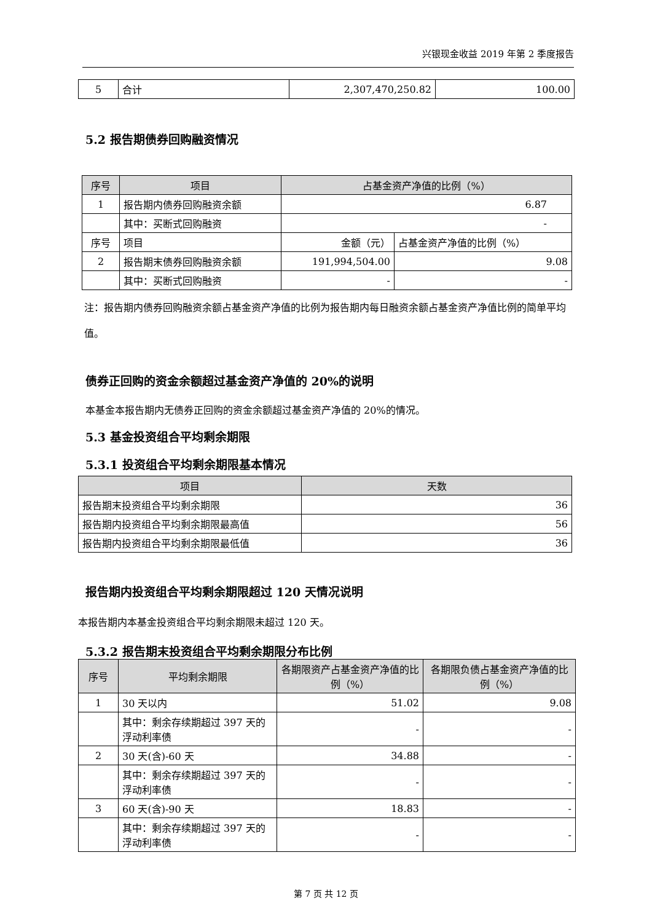兴银现金收益 2019 年第 2 季度报告
| 5 | 合计 | 2,307,470,250.82 | 100.00 |
5.2 报告期债券回购融资情况
| 序号 | 项目 | 占基金资产净值的比例（%） | |
| --- | --- | --- | --- |
| 1 | 报告期内债券回购融资余额 | 6.87 | |
| | 其中：买断式回购融资 | - | |
| 序号 | 项目 | 金额（元） | 占基金资产净值的比例（%） |
| 2 | 报告期末债券回购融资余额 | 191,994,504.00 | 9.08 |
| | 其中：买断式回购融资 | - | - |
注：报告期内债券回购融资余额占基金资产净值的比例为报告期内每日融资余额占基金资产净值比例的简单平均值。
债券正回购的资金余额超过基金资产净值的 20%的说明
本基金本报告期内无债券正回购的资金余额超过基金资产净值的 20%的情况。
5.3 基金投资组合平均剩余期限
5.3.1 投资组合平均剩余期限基本情况
| 项目 | 天数 |
| --- | --- |
| 报告期末投资组合平均剩余期限 | 36 |
| 报告期内投资组合平均剩余期限最高值 | 56 |
| 报告期内投资组合平均剩余期限最低值 | 36 |
报告期内投资组合平均剩余期限超过 120 天情况说明
本报告期内本基金投资组合平均剩余期限未超过 120 天。
5.3.2 报告期末投资组合平均剩余期限分布比例
| 序号 | 平均剩余期限 | 各期限资产占基金资产净值的比例（%） | 各期限负债占基金资产净值的比例（%） |
| --- | --- | --- | --- |
| 1 | 30 天以内 | 51.02 | 9.08 |
| | 其中：剩余存续期超过 397 天的浮动利率债 | - | - |
| 2 | 30 天(含)-60 天 | 34.88 | - |
| | 其中：剩余存续期超过 397 天的浮动利率债 | - | - |
| 3 | 60 天(含)-90 天 | 18.83 | - |
| | 其中：剩余存续期超过 397 天的浮动利率债 | - | - |
第 7 页 共 12 页